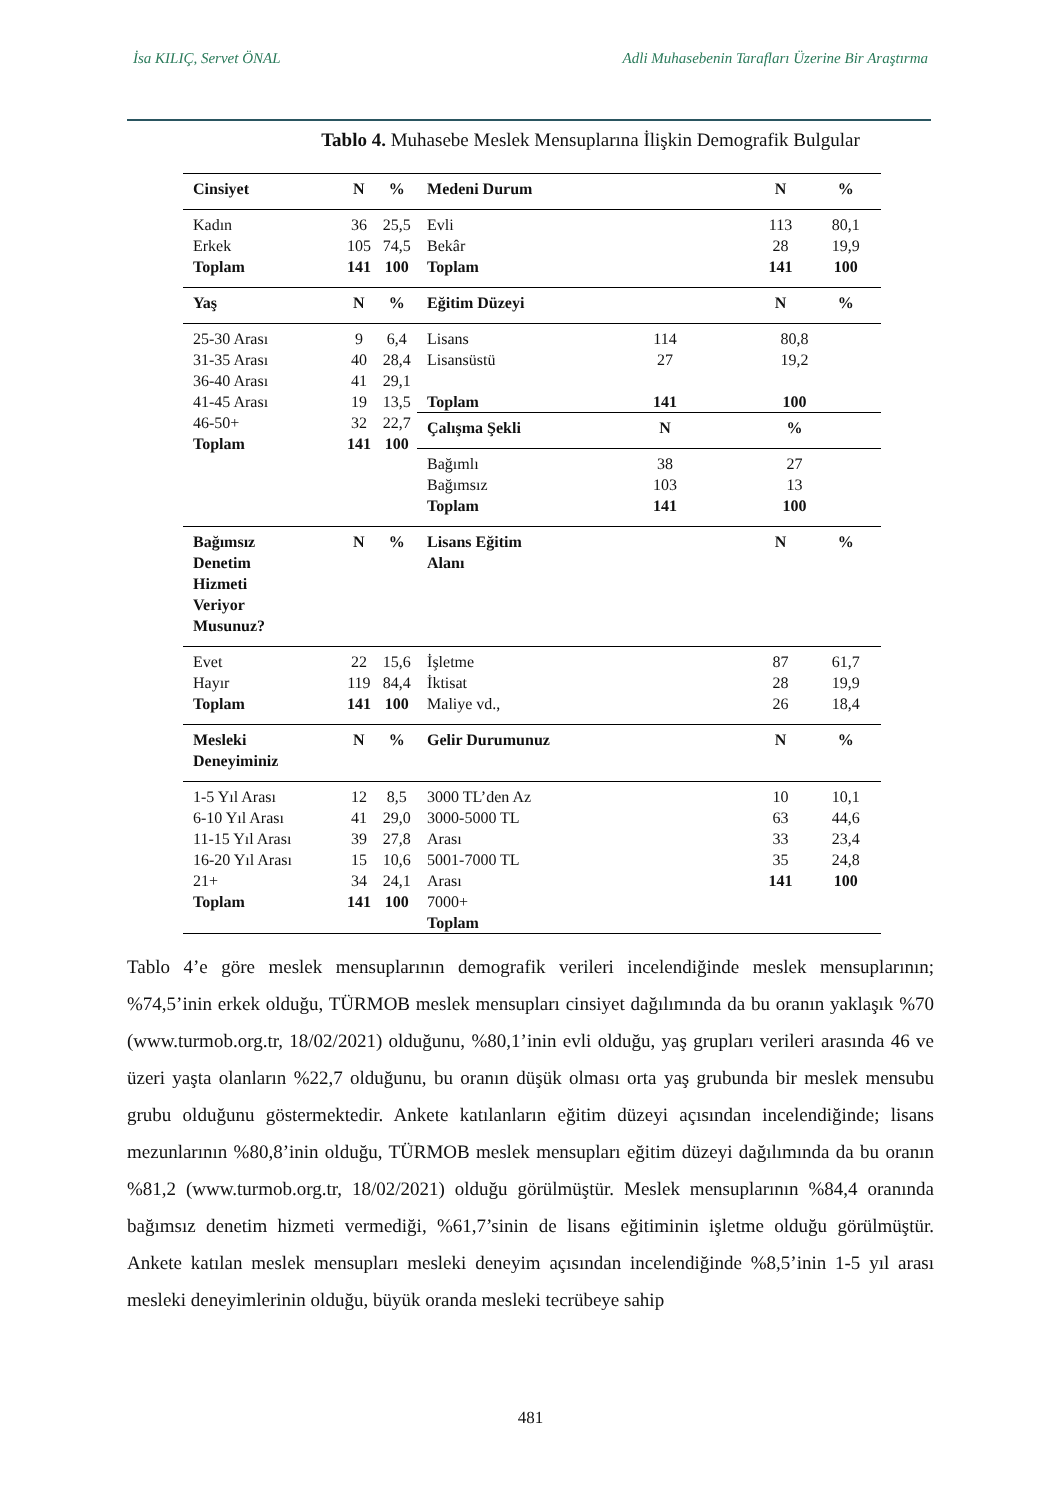İsa KILIÇ, Servet ÖNAL Adli Muhasebenin Tarafları Üzerine Bir Araştırma
Tablo 4. Muhasebe Meslek Mensuplarına İlişkin Demografik Bulgular
| Cinsiyet | N | % | Medeni Durum | N | % |
| --- | --- | --- | --- | --- | --- |
| Kadın Erkek Toplam | 36 105 141 | 25,5 74,5 100 | Evli Bekâr Toplam | 113 28 141 | 80,1 19,9 100 |
| Yaş | N | % | Eğitim Düzeyi | N | % |
| 25-30 Arası 31-35 Arası 36-40 Arası 41-45 Arası 46-50+ Toplam | 9 40 41 19 32 141 | 6,4 28,4 29,1 13,5 22,7 100 | / Lisans Lisansüstü Toplam / 114 27 141 / 80,8 19,2 100 / / Çalışma Şekli / N / % / / Bağımlı Bağımsız Toplam / 38 103 141 / 27 13 100 / | | |
| Bağımsız Denetim Hizmeti Veriyor Musunuz? | N | % | Lisans Eğitim Alanı | N | % |
| Evet Hayır Toplam | 22 119 141 | 15,6 84,4 100 | İşletme İktisat Maliye vd., | 87 28 26 | 61,7 19,9 18,4 |
| Mesleki Deneyiminiz | N | % | Gelir Durumunuz | N | % |
| 1-5 Yıl Arası 6-10 Yıl Arası 11-15 Yıl Arası 16-20 Yıl Arası 21+ Toplam | 12 41 39 15 34 141 | 8,5 29,0 27,8 10,6 24,1 100 | 3000 TL’den Az 3000-5000 TL Arası 5001-7000 TL Arası 7000+ Toplam | 10 63 33 35 141 | 10,1 44,6 23,4 24,8 100 |
Tablo 4’e göre meslek mensuplarının demografik verileri incelendiğinde meslek mensuplarının; %74,5’inin erkek olduğu, TÜRMOB meslek mensupları cinsiyet dağılımında da bu oranın yaklaşık %70 (www.turmob.org.tr, 18/02/2021) olduğunu, %80,1’inin evli olduğu, yaş grupları verileri arasında 46 ve üzeri yaşta olanların %22,7 olduğunu, bu oranın düşük olması orta yaş grubunda bir meslek mensubu grubu olduğunu göstermektedir. Ankete katılanların eğitim düzeyi açısından incelendiğinde; lisans mezunlarının %80,8’inin olduğu, TÜRMOB meslek mensupları eğitim düzeyi dağılımında da bu oranın %81,2 (www.turmob.org.tr, 18/02/2021) olduğu görülmüştür. Meslek mensuplarının %84,4 oranında bağımsız denetim hizmeti vermediği, %61,7’sinin de lisans eğitiminin işletme olduğu görülmüştür. Ankete katılan meslek mensupları mesleki deneyim açısından incelendiğinde %8,5’inin 1-5 yıl arası mesleki deneyimlerinin olduğu, büyük oranda mesleki tecrübeye sahip
481